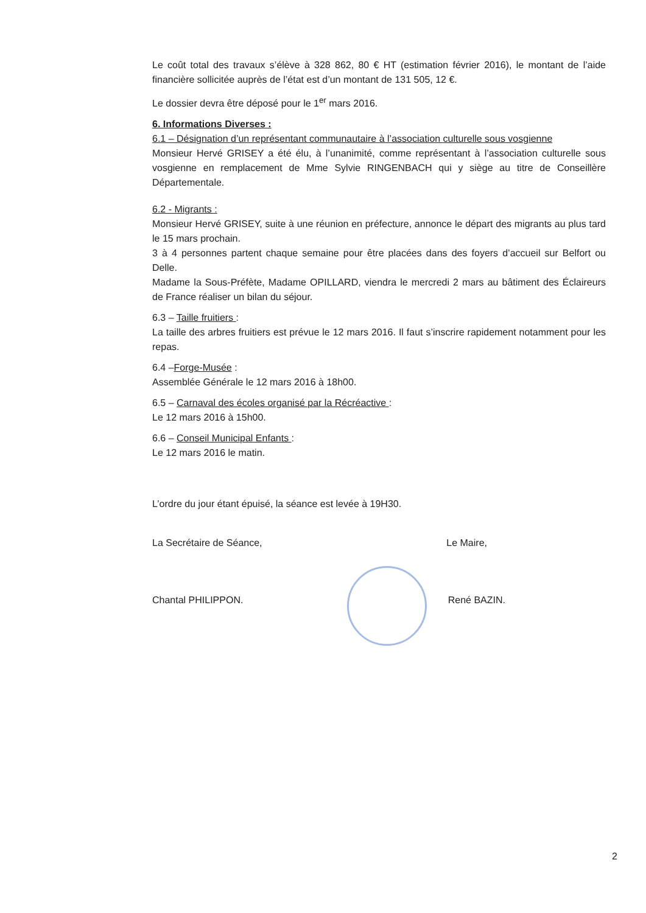Le coût total des travaux s’élève à 328 862, 80 € HT (estimation février 2016), le montant de l’aide financière sollicitée auprès de l’état est d’un montant de 131 505, 12 €.
Le dossier devra être déposé pour le 1<sup>er</sup> mars 2016.
6. Informations Diverses :
6.1 – Désignation d’un représentant communautaire à l’association culturelle sous vosgienne
Monsieur Hervé GRISEY a été élu, à l’unanimité, comme représentant à l’association culturelle sous vosgienne en remplacement de Mme Sylvie RINGENBACH qui y siège au titre de Conseillère Départementale.
6.2 - Migrants :
Monsieur Hervé GRISEY, suite à une réunion en préfecture, annonce le départ des migrants au plus tard le 15 mars prochain.
3 à 4 personnes partent chaque semaine pour être placées dans des foyers d’accueil sur Belfort ou Delle.
Madame la Sous-Préfète, Madame OPILLARD, viendra le mercredi 2 mars au bâtiment des Éclaireurs de France réaliser un bilan du séjour.
6.3 – Taille fruitiers :
La taille des arbres fruitiers est prévue le 12 mars 2016. Il faut s’inscrire rapidement notamment pour les repas.
6.4 –Forge-Musée :
Assemblée Générale le 12 mars 2016 à 18h00.
6.5 – Carnaval des écoles organisé par la Récréactive :
Le 12 mars 2016 à 15h00.
6.6 – Conseil Municipal Enfants :
Le 12 mars 2016 le matin.
L’ordre du jour étant épuisé, la séance est levée à 19H30.
La Secrétaire de Séance, Le Maire,
Chantal PHILIPPON. René BAZIN.
2